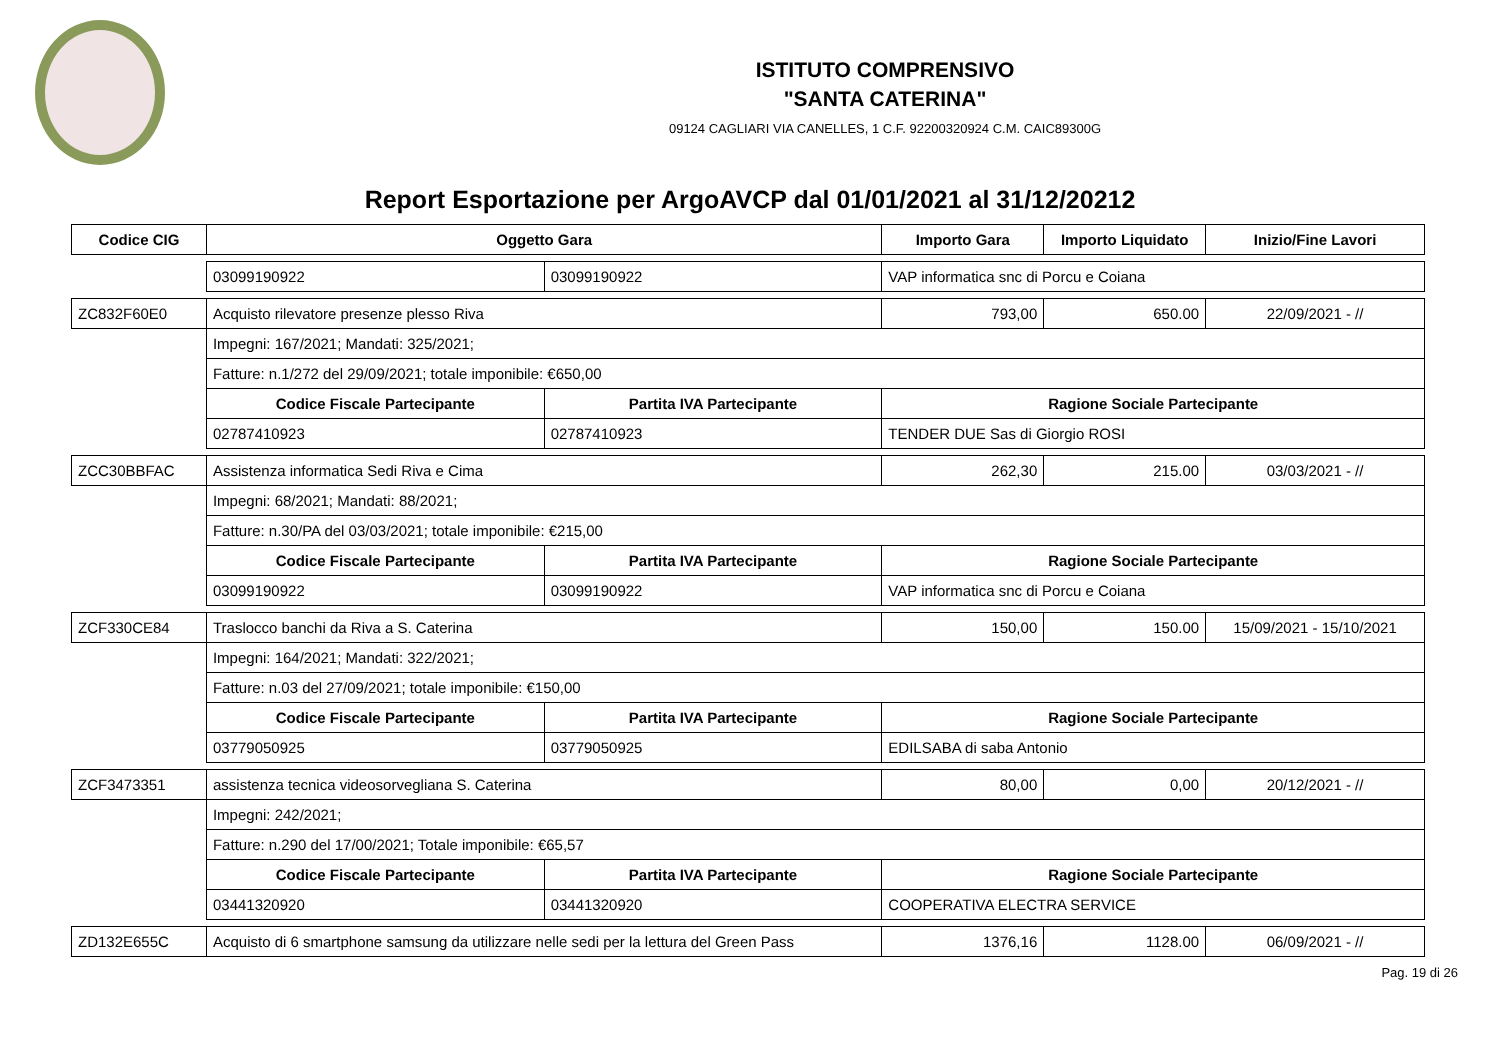ISTITUTO COMPRENSIVO
"SANTA CATERINA"
09124 CAGLIARI VIA CANELLES, 1 C.F. 92200320924 C.M. CAIC89300G
Report Esportazione per ArgoAVCP dal 01/01/2021 al 31/12/20212
| Codice CIG | Oggetto Gara | | Importo Gara | Importo Liquidato | Inizio/Fine Lavori |
| --- | --- | --- | --- | --- | --- |
| | 03099190922 | 03099190922 | VAP informatica snc di Porcu e Coiana | | |
| ZC832F60E0 | Acquisto rilevatore presenze plesso Riva | | 793,00 | 650.00 | 22/09/2021 - // |
| | Impegni: 167/2021; Mandati: 325/2021; | | | | |
| | Fatture: n.1/272 del 29/09/2021; totale imponibile: €650,00 | | | | |
| | Codice Fiscale Partecipante | Partita IVA Partecipante | Ragione Sociale Partecipante | | |
| | 02787410923 | 02787410923 | TENDER DUE Sas di Giorgio ROSI | | |
| ZCC30BBFAC | Assistenza informatica Sedi Riva e Cima | | 262,30 | 215.00 | 03/03/2021 - // |
| | Impegni: 68/2021; Mandati: 88/2021; | | | | |
| | Fatture: n.30/PA del 03/03/2021; totale imponibile: €215,00 | | | | |
| | Codice Fiscale Partecipante | Partita IVA Partecipante | Ragione Sociale Partecipante | | |
| | 03099190922 | 03099190922 | VAP informatica snc di Porcu e Coiana | | |
| ZCF330CE84 | Traslocco banchi da Riva a S. Caterina | | 150,00 | 150.00 | 15/09/2021 - 15/10/2021 |
| | Impegni: 164/2021; Mandati: 322/2021; | | | | |
| | Fatture: n.03 del 27/09/2021; totale imponibile: €150,00 | | | | |
| | Codice Fiscale Partecipante | Partita IVA Partecipante | Ragione Sociale Partecipante | | |
| | 03779050925 | 03779050925 | EDILSABA di saba Antonio | | |
| ZCF3473351 | assistenza tecnica videosorvegliana S. Caterina | | 80,00 | 0,00 | 20/12/2021 - // |
| | Impegni: 242/2021; | | | | |
| | Fatture: n.290 del 17/00/2021; Totale imponibile: €65,57 | | | | |
| | Codice Fiscale Partecipante | Partita IVA Partecipante | Ragione Sociale Partecipante | | |
| | 03441320920 | 03441320920 | COOPERATIVA ELECTRA SERVICE | | |
| ZD132E655C | Acquisto di 6 smartphone samsung da utilizzare nelle sedi per la lettura del Green Pass | | 1376,16 | 1128.00 | 06/09/2021 - // |
Pag. 19 di 26